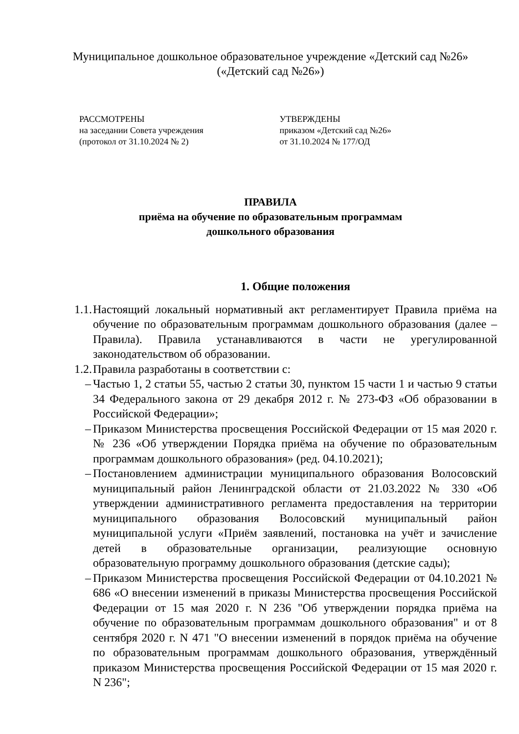Муниципальное дошкольное образовательное учреждение «Детский сад №26»
(«Детский сад №26»)
РАССМОТРЕНЫ
на заседании Совета учреждения
(протокол от 31.10.2024 № 2)
УТВЕРЖДЕНЫ
приказом «Детский сад №26»
от 31.10.2024 № 177/ОД
ПРАВИЛА
приёма на обучение по образовательным программам
дошкольного образования
1. Общие положения
1.1. Настоящий локальный нормативный акт регламентирует Правила приёма на обучение по образовательным программам дошкольного образования (далее – Правила). Правила устанавливаются в части не урегулированной законодательством об образовании.
1.2. Правила разработаны в соответствии с:
– Частью 1, 2 статьи 55, частью 2 статьи 30, пунктом 15 части 1 и частью 9 статьи 34 Федерального закона от 29 декабря 2012 г. № 273-ФЗ «Об образовании в Российской Федерации»;
– Приказом Министерства просвещения Российской Федерации от 15 мая 2020 г. № 236 «Об утверждении Порядка приёма на обучение по образовательным программам дошкольного образования» (ред. 04.10.2021);
– Постановлением администрации муниципального образования Волосовский муниципальный район Ленинградской области от 21.03.2022 № 330 «Об утверждении административного регламента предоставления на территории муниципального образования Волосовский муниципальный район муниципальной услуги «Приём заявлений, постановка на учёт и зачисление детей в образовательные организации, реализующие основную образовательную программу дошкольного образования (детские сады);
– Приказом Министерства просвещения Российской Федерации от 04.10.2021 № 686 «О внесении изменений в приказы Министерства просвещения Российской Федерации от 15 мая 2020 г. N 236 "Об утверждении порядка приёма на обучение по образовательным программам дошкольного образования" и от 8 сентября 2020 г. N 471 "О внесении изменений в порядок приёма на обучение по образовательным программам дошкольного образования, утверждённый приказом Министерства просвещения Российской Федерации от 15 мая 2020 г. N 236";